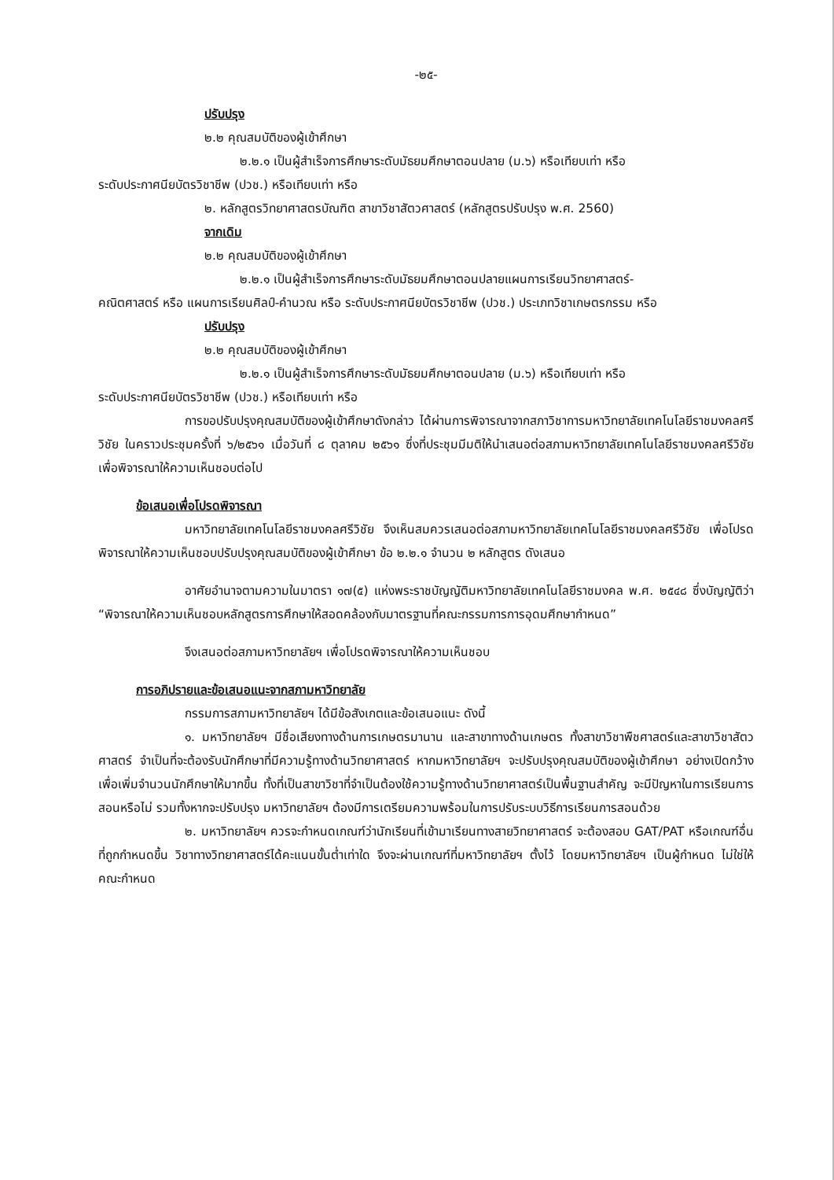-๒๕-
ปรับปรุง
๒.๒ คุณสมบัติของผู้เข้าศึกษา
๒.๒.๑ เป็นผู้สำเร็จการศึกษาระดับมัธยมศึกษาตอนปลาย (ม.๖) หรือเทียบเท่า หรือ
ระดับประกาศนียบัตรวิชาชีพ (ปวช.) หรือเทียบเท่า หรือ
๒. หลักสูตรวิทยาศาสตรบัณฑิต สาขาวิชาสัตวศาสตร์ (หลักสูตรปรับปรุง พ.ศ. 2560)
จากเดิม
๒.๒ คุณสมบัติของผู้เข้าศึกษา
๒.๒.๑ เป็นผู้สำเร็จการศึกษาระดับมัธยมศึกษาตอนปลายแผนการเรียนวิทยาศาสตร์-
คณิตศาสตร์ หรือ แผนการเรียนศิลป์-คำนวณ หรือ ระดับประกาศนียบัตรวิชาชีพ (ปวช.) ประเภทวิชาเกษตรกรรม หรือ
ปรับปรุง
๒.๒ คุณสมบัติของผู้เข้าศึกษา
๒.๒.๑ เป็นผู้สำเร็จการศึกษาระดับมัธยมศึกษาตอนปลาย (ม.๖) หรือเทียบเท่า หรือ
ระดับประกาศนียบัตรวิชาชีพ (ปวช.) หรือเทียบเท่า หรือ
การขอปรับปรุงคุณสมบัติของผู้เข้าศึกษาดังกล่าว ได้ผ่านการพิจารณาจากสภาวิชาการมหาวิทยาลัยเทคโนโลยีราชมงคลศรีวิชัย ในคราวประชุมครั้งที่ ๖/๒๕๖๑ เมื่อวันที่ ๘ ตุลาคม ๒๕๖๑ ซึ่งที่ประชุมมีมติให้นำเสนอต่อสภามหาวิทยาลัยเทคโนโลยีราชมงคลศรีวิชัย เพื่อพิจารณาให้ความเห็นชอบต่อไป
ข้อเสนอเพื่อโปรดพิจารณา
มหาวิทยาลัยเทคโนโลยีราชมงคลศรีวิชัย จึงเห็นสมควรเสนอต่อสภามหาวิทยาลัยเทคโนโลยีราชมงคลศรีวิชัย เพื่อโปรดพิจารณาให้ความเห็นชอบปรับปรุงคุณสมบัติของผู้เข้าศึกษา ข้อ ๒.๒.๑ จำนวน ๒ หลักสูตร ดังเสนอ
อาศัยอำนาจตามความในมาตรา ๑๗(๕) แห่งพระราชบัญญัติมหาวิทยาลัยเทคโนโลยีราชมงคล พ.ศ. ๒๕๔๘ ซึ่งบัญญัติว่า “พิจารณาให้ความเห็นชอบหลักสูตรการศึกษาให้สอดคล้องกับมาตรฐานที่คณะกรรมการการอุดมศึกษากำหนด”
จึงเสนอต่อสภามหาวิทยาลัยฯ เพื่อโปรดพิจารณาให้ความเห็นชอบ
การอภิปรายและข้อเสนอแนะจากสภามหาวิทยาลัย
กรรมการสภามหาวิทยาลัยฯ ได้มีข้อสังเกตและข้อเสนอแนะ ดังนี้
๑. มหาวิทยาลัยฯ มีชื่อเสียงทางด้านการเกษตรมานาน และสาขาทางด้านเกษตร ทั้งสาขาวิชาพืชศาสตร์และสาขาวิชาสัตวศาสตร์ จำเป็นที่จะต้องรับนักศึกษาที่มีความรู้ทางด้านวิทยาศาสตร์ หากมหาวิทยาลัยฯ จะปรับปรุงคุณสมบัติของผู้เข้าศึกษา อย่างเปิดกว้าง เพื่อเพิ่มจำนวนนักศึกษาให้มากขึ้น ทั้งที่เป็นสาขาวิชาที่จำเป็นต้องใช้ความรู้ทางด้านวิทยาศาสตร์เป็นพื้นฐานสำคัญ จะมีปัญหาในการเรียนการสอนหรือไม่ รวมทั้งหากจะปรับปรุง มหาวิทยาลัยฯ ต้องมีการเตรียมความพร้อมในการปรับระบบวิธีการเรียนการสอนด้วย
๒. มหาวิทยาลัยฯ ควรจะกำหนดเกณฑ์ว่านักเรียนที่เข้ามาเรียนทางสายวิทยาศาสตร์ จะต้องสอบ GAT/PAT หรือเกณฑ์อื่นที่ถูกกำหนดขึ้น วิชาทางวิทยาศาสตร์ได้คะแนนขั้นต่ำเท่าใด จึงจะผ่านเกณฑ์ที่มหาวิทยาลัยฯ ตั้งไว้ โดยมหาวิทยาลัยฯ เป็นผู้กำหนด ไม่ใช่ให้คณะกำหนด